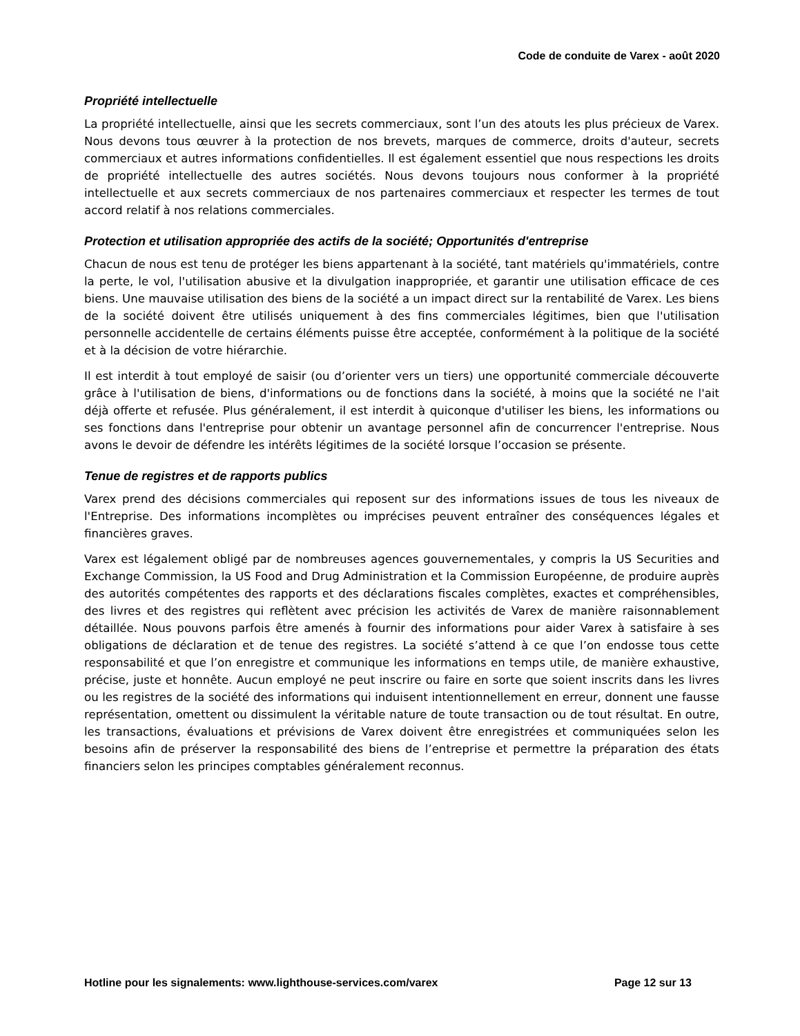Code de conduite de Varex - août 2020
Propriété intellectuelle
La propriété intellectuelle, ainsi que les secrets commerciaux, sont l’un des atouts les plus précieux de Varex. Nous devons tous œuvrer à la protection de nos brevets, marques de commerce, droits d'auteur, secrets commerciaux et autres informations confidentielles. Il est également essentiel que nous respections les droits de propriété intellectuelle des autres sociétés. Nous devons toujours nous conformer à la propriété intellectuelle et aux secrets commerciaux de nos partenaires commerciaux et respecter les termes de tout accord relatif à nos relations commerciales.
Protection et utilisation appropriée des actifs de la société; Opportunités d'entreprise
Chacun de nous est tenu de protéger les biens appartenant à la société, tant matériels qu'immatériels, contre la perte, le vol, l'utilisation abusive et la divulgation inappropriée, et garantir une utilisation efficace de ces biens. Une mauvaise utilisation des biens de la société a un impact direct sur la rentabilité de Varex. Les biens de la société doivent être utilisés uniquement à des fins commerciales légitimes, bien que l'utilisation personnelle accidentelle de certains éléments puisse être acceptée, conformément à la politique de la société et à la décision de votre hiérarchie.
Il est interdit à tout employé de saisir (ou d’orienter vers un tiers) une opportunité commerciale découverte grâce à l'utilisation de biens, d'informations ou de fonctions dans la société, à moins que la société ne l'ait déjà offerte et refusée. Plus généralement, il est interdit à quiconque d'utiliser les biens, les informations ou ses fonctions dans l'entreprise pour obtenir un avantage personnel afin de concurrencer l'entreprise. Nous avons le devoir de défendre les intérêts légitimes de la société lorsque l’occasion se présente.
Tenue de registres et de rapports publics
Varex prend des décisions commerciales qui reposent sur des informations issues de tous les niveaux de l'Entreprise. Des informations incomplètes ou imprécises peuvent entraîner des conséquences légales et financières graves.
Varex est légalement obligé par de nombreuses agences gouvernementales, y compris la US Securities and Exchange Commission, la US Food and Drug Administration et la Commission Européenne, de produire auprès des autorités compétentes des rapports et des déclarations fiscales complètes, exactes et compréhensibles, des livres et des registres qui reflètent avec précision les activités de Varex de manière raisonnablement détaillée. Nous pouvons parfois être amenés à fournir des informations pour aider Varex à satisfaire à ses obligations de déclaration et de tenue des registres. La société s’attend à ce que l’on endosse tous cette responsabilité et que l’on enregistre et communique les informations en temps utile, de manière exhaustive, précise, juste et honnête. Aucun employé ne peut inscrire ou faire en sorte que soient inscrits dans les livres ou les registres de la société des informations qui induisent intentionnellement en erreur, donnent une fausse représentation, omettent ou dissimulent la véritable nature de toute transaction ou de tout résultat. En outre, les transactions, évaluations et prévisions de Varex doivent être enregistrées et communiquées selon les besoins afin de préserver la responsabilité des biens de l’entreprise et permettre la préparation des états financiers selon les principes comptables généralement reconnus.
Hotline pour les signalements: www.lighthouse-services.com/varex Page 12 sur 13